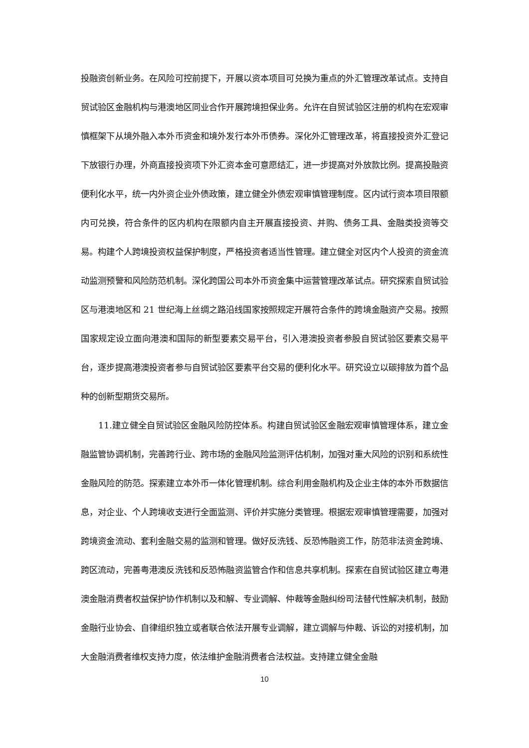投融资创新业务。在风险可控前提下，开展以资本项目可兑换为重点的外汇管理改革试点。支持自贸试验区金融机构与港澳地区同业合作开展跨境担保业务。允许在自贸试验区注册的机构在宏观审慎框架下从境外融入本外币资金和境外发行本外币债券。深化外汇管理改革，将直接投资外汇登记下放银行办理，外商直接投资项下外汇资本金可意愿结汇，进一步提高对外放款比例。提高投融资便利化水平，统一内外资企业外债政策，建立健全外债宏观审慎管理制度。区内试行资本项目限额内可兑换，符合条件的区内机构在限额内自主开展直接投资、并购、债务工具、金融类投资等交易。构建个人跨境投资权益保护制度，严格投资者适当性管理。建立健全对区内个人投资的资金流动监测预警和风险防范机制。深化跨国公司本外币资金集中运营管理改革试点。研究探索自贸试验区与港澳地区和 21 世纪海上丝绸之路沿线国家按照规定开展符合条件的跨境金融资产交易。按照国家规定设立面向港澳和国际的新型要素交易平台，引入港澳投资者参股自贸试验区要素交易平台，逐步提高港澳投资者参与自贸试验区要素平台交易的便利化水平。研究设立以碳排放为首个品种的创新型期货交易所。
11.建立健全自贸试验区金融风险防控体系。构建自贸试验区金融宏观审慎管理体系，建立金融监管协调机制，完善跨行业、跨市场的金融风险监测评估机制，加强对重大风险的识别和系统性金融风险的防范。探索建立本外币一体化管理机制。综合利用金融机构及企业主体的本外币数据信息，对企业、个人跨境收支进行全面监测、评价并实施分类管理。根据宏观审慎管理需要，加强对跨境资金流动、套利金融交易的监测和管理。做好反洗钱、反恐怖融资工作，防范非法资金跨境、跨区流动，完善粤港澳反洗钱和反恐怖融资监管合作和信息共享机制。探索在自贸试验区建立粤港澳金融消费者权益保护协作机制以及和解、专业调解、仲裁等金融纠纷司法替代性解决机制，鼓励金融行业协会、自律组织独立或者联合依法开展专业调解，建立调解与仲裁、诉讼的对接机制，加大金融消费者维权支持力度，依法维护金融消费者合法权益。支持建立健全金融
10